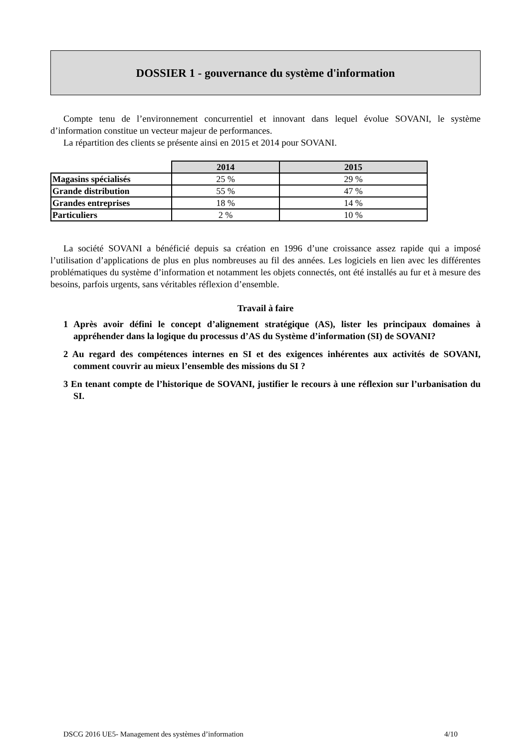DOSSIER 1 - gouvernance du système d'information
Compte tenu de l’environnement concurrentiel et innovant dans lequel évolue SOVANI, le système d’information constitue un vecteur majeur de performances.
La répartition des clients se présente ainsi en 2015 et 2014 pour SOVANI.
| | 2014 | 2015 |
| Magasins spécialisés | 25 % | 29 % |
| Grande distribution | 55 % | 47 % |
| Grandes entreprises | 18 % | 14 % |
| Particuliers | 2 % | 10 % |
La société SOVANI a bénéficié depuis sa création en 1996 d’une croissance assez rapide qui a imposé l’utilisation d’applications de plus en plus nombreuses au fil des années. Les logiciels en lien avec les différentes problématiques du système d’information et notamment les objets connectés, ont été installés au fur et à mesure des besoins, parfois urgents, sans véritables réflexion d’ensemble.
Travail à faire
1 Après avoir défini le concept d’alignement stratégique (AS), lister les principaux domaines à appréhender dans la logique du processus d’AS du Système d’information (SI) de SOVANI?
2 Au regard des compétences internes en SI et des exigences inhérentes aux activités de SOVANI, comment couvrir au mieux l’ensemble des missions du SI ?
3 En tenant compte de l’historique de SOVANI, justifier le recours à une réflexion sur l’urbanisation du SI.
DSCG 2016 UE5- Management des systèmes d’information 4/10